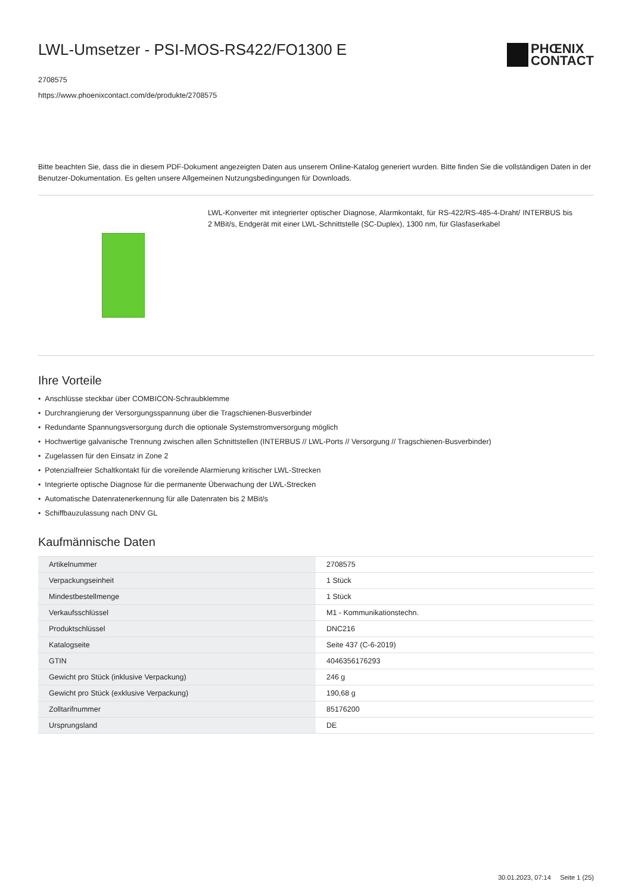LWL-Umsetzer - PSI-MOS-RS422/FO1300 E
2708575
https://www.phoenixcontact.com/de/produkte/2708575
PHŒNIX
CONTACT
Bitte beachten Sie, dass die in diesem PDF-Dokument angezeigten Daten aus unserem Online-Katalog generiert wurden. Bitte finden Sie die vollständigen Daten in der Benutzer-Dokumentation. Es gelten unsere Allgemeinen Nutzungsbedingungen für Downloads.
LWL-Konverter mit integrierter optischer Diagnose, Alarmkontakt, für RS-422/RS-485-4-Draht/ INTERBUS bis 2 MBit/s, Endgerät mit einer LWL-Schnittstelle (SC-Duplex), 1300 nm, für Glasfaserkabel
Ihre Vorteile
• Anschlüsse steckbar über COMBICON-Schraubklemme
• Durchrangierung der Versorgungsspannung über die Tragschienen-Busverbinder
• Redundante Spannungsversorgung durch die optionale Systemstromversorgung möglich
• Hochwertige galvanische Trennung zwischen allen Schnittstellen (INTERBUS // LWL-Ports // Versorgung // Tragschienen-Busverbinder)
• Zugelassen für den Einsatz in Zone 2
• Potenzialfreier Schaltkontakt für die voreilende Alarmierung kritischer LWL-Strecken
• Integrierte optische Diagnose für die permanente Überwachung der LWL-Strecken
• Automatische Datenratenerkennung für alle Datenraten bis 2 MBit/s
• Schiffbauzulassung nach DNV GL
Kaufmännische Daten
| Artikelnummer | 2708575 |
| Verpackungseinheit | 1 Stück |
| Mindestbestellmenge | 1 Stück |
| Verkaufsschlüssel | M1 - Kommunikationstechn. |
| Produktschlüssel | DNC216 |
| Katalogseite | Seite 437 (C-6-2019) |
| GTIN | 4046356176293 |
| Gewicht pro Stück (inklusive Verpackung) | 246 g |
| Gewicht pro Stück (exklusive Verpackung) | 190,68 g |
| Zolltarifnummer | 85176200 |
| Ursprungsland | DE |
30.01.2023, 07:14 Seite 1 (25)